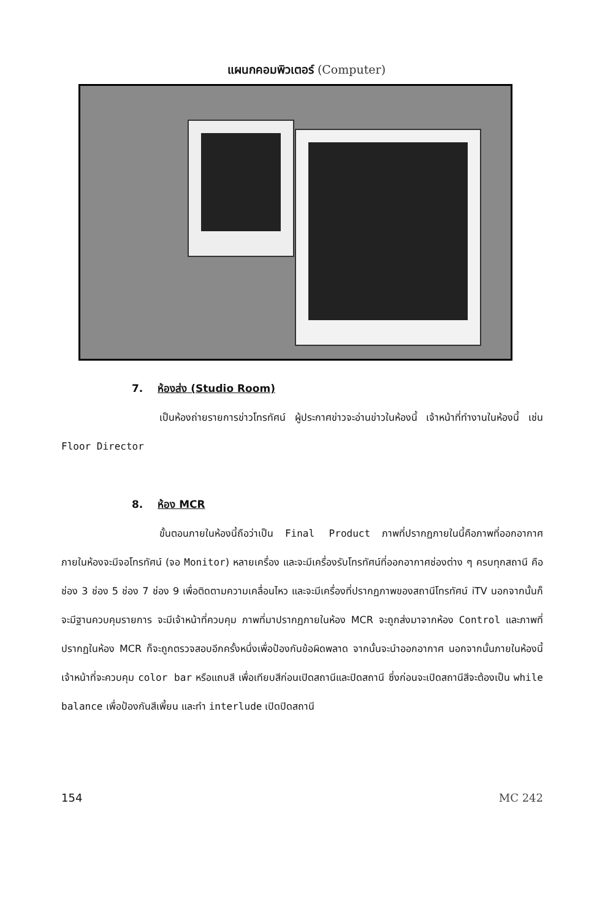แผนกคอมพิวเตอร์ (Computer)
7. ห้องส่ง (Studio Room)
เป็นห้องถ่ายรายการข่าวโทรทัศน์ ผู้ประกาศข่าวจะอ่านข่าวในห้องนี้ เจ้าหน้าที่ทำงานในห้องนี้ เช่น Floor Director
8. ห้อง MCR
ขั้นตอนภายในห้องนี้ถือว่าเป็น Final Product ภาพที่ปรากฏภายในนี้คือภาพที่ออกอากาศ ภายในห้องจะมีจอโทรทัศน์ (จอ Monitor) หลายเครื่อง และจะมีเครื่องรับโทรทัศน์ที่ออกอากาศช่องต่าง ๆ ครบทุกสถานี คือ ช่อง 3 ช่อง 5 ช่อง 7 ช่อง 9 เพื่อติดตามความเคลื่อนไหว และจะมีเครื่องที่ปรากฏภาพของสถานีโทรทัศน์ iTV นอกจากนั้นก็จะมีฐานควบคุมรายการ จะมีเจ้าหน้าที่ควบคุม ภาพที่มาปรากฏภายในห้อง MCR จะถูกส่งมาจากห้อง Control และภาพที่ปรากฏในห้อง MCR ก็จะถูกตรวจสอบอีกครั้งหนึ่งเพื่อป้องกันข้อผิดพลาด จากนั้นจะนำออกอากาศ นอกจากนั้นภายในห้องนี้เจ้าหน้าที่จะควบคุม color bar หรือแถบสี เพื่อเทียบสีก่อนเปิดสถานีและปิดสถานี ซึ่งก่อนจะเปิดสถานีสีจะต้องเป็น while balance เพื่อป้องกันสีเพี้ยน และทำ interlude เปิดปิดสถานี
154 MC 242